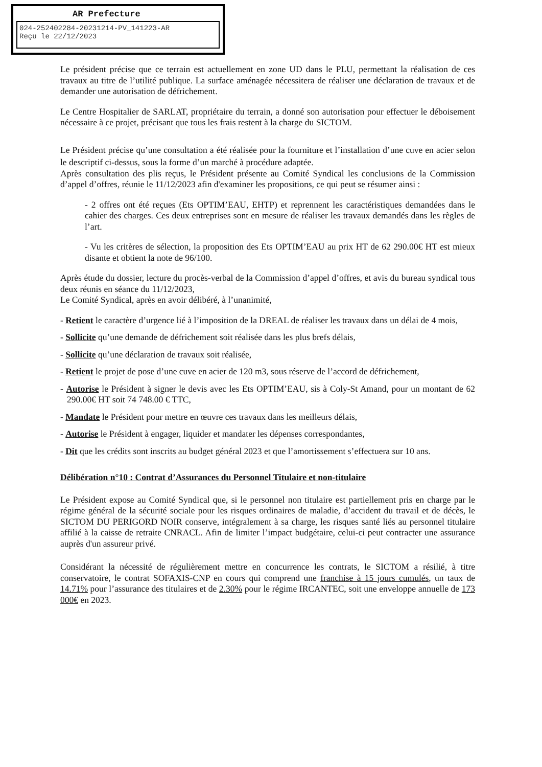AR Prefecture
024-252402284-20231214-PV_141223-AR
Reçu le 22/12/2023
Le président précise que ce terrain est actuellement en zone UD dans le PLU, permettant la réalisation de ces travaux au titre de l’utilité publique. La surface aménagée nécessitera de réaliser une déclaration de travaux et de demander une autorisation de défrichement.
Le Centre Hospitalier de SARLAT, propriétaire du terrain, a donné son autorisation pour effectuer le déboisement nécessaire à ce projet, précisant que tous les frais restent à la charge du SICTOM.
Le Président précise qu’une consultation a été réalisée pour la fourniture et l’installation d’une cuve en acier selon le descriptif ci-dessus, sous la forme d’un marché à procédure adaptée.
Après consultation des plis reçus, le Président présente au Comité Syndical les conclusions de la Commission d’appel d’offres, réunie le 11/12/2023 afin d'examiner les propositions, ce qui peut se résumer ainsi :
- 2 offres ont été reçues (Ets OPTIM’EAU, EHTP) et reprennent les caractéristiques demandées dans le cahier des charges. Ces deux entreprises sont en mesure de réaliser les travaux demandés dans les règles de l’art.
- Vu les critères de sélection, la proposition des Ets OPTIM’EAU au prix HT de 62 290.00€ HT est mieux disante et obtient la note de 96/100.
Après étude du dossier, lecture du procès-verbal de la Commission d’appel d’offres, et avis du bureau syndical tous deux réunis en séance du 11/12/2023,
Le Comité Syndical, après en avoir délibéré, à l’unanimité,
- Retient le caractère d’urgence lié à l’imposition de la DREAL de réaliser les travaux dans un délai de 4 mois,
- Sollicite qu’une demande de défrichement soit réalisée dans les plus brefs délais,
- Sollicite qu’une déclaration de travaux soit réalisée,
- Retient le projet de pose d’une cuve en acier de 120 m3, sous réserve de l’accord de défrichement,
- Autorise le Président à signer le devis avec les Ets OPTIM’EAU, sis à Coly-St Amand, pour un montant de 62 290.00€ HT soit 74 748.00 € TTC,
- Mandate le Président pour mettre en œuvre ces travaux dans les meilleurs délais,
- Autorise le Président à engager, liquider et mandater les dépenses correspondantes,
- Dit que les crédits sont inscrits au budget général 2023 et que l’amortissement s’effectuera sur 10 ans.
Délibération n°10 : Contrat d’Assurances du Personnel Titulaire et non-titulaire
Le Président expose au Comité Syndical que, si le personnel non titulaire est partiellement pris en charge par le régime général de la sécurité sociale pour les risques ordinaires de maladie, d’accident du travail et de décès, le SICTOM DU PERIGORD NOIR conserve, intégralement à sa charge, les risques santé liés au personnel titulaire affilié à la caisse de retraite CNRACL. Afin de limiter l’impact budgétaire, celui-ci peut contracter une assurance auprès d'un assureur privé.
Considérant la nécessité de régulièrement mettre en concurrence les contrats, le SICTOM a résilié, à titre conservatoire, le contrat SOFAXIS-CNP en cours qui comprend une franchise à 15 jours cumulés, un taux de 14.71% pour l’assurance des titulaires et de 2.30% pour le régime IRCANTEC, soit une enveloppe annuelle de 173 000€ en 2023.